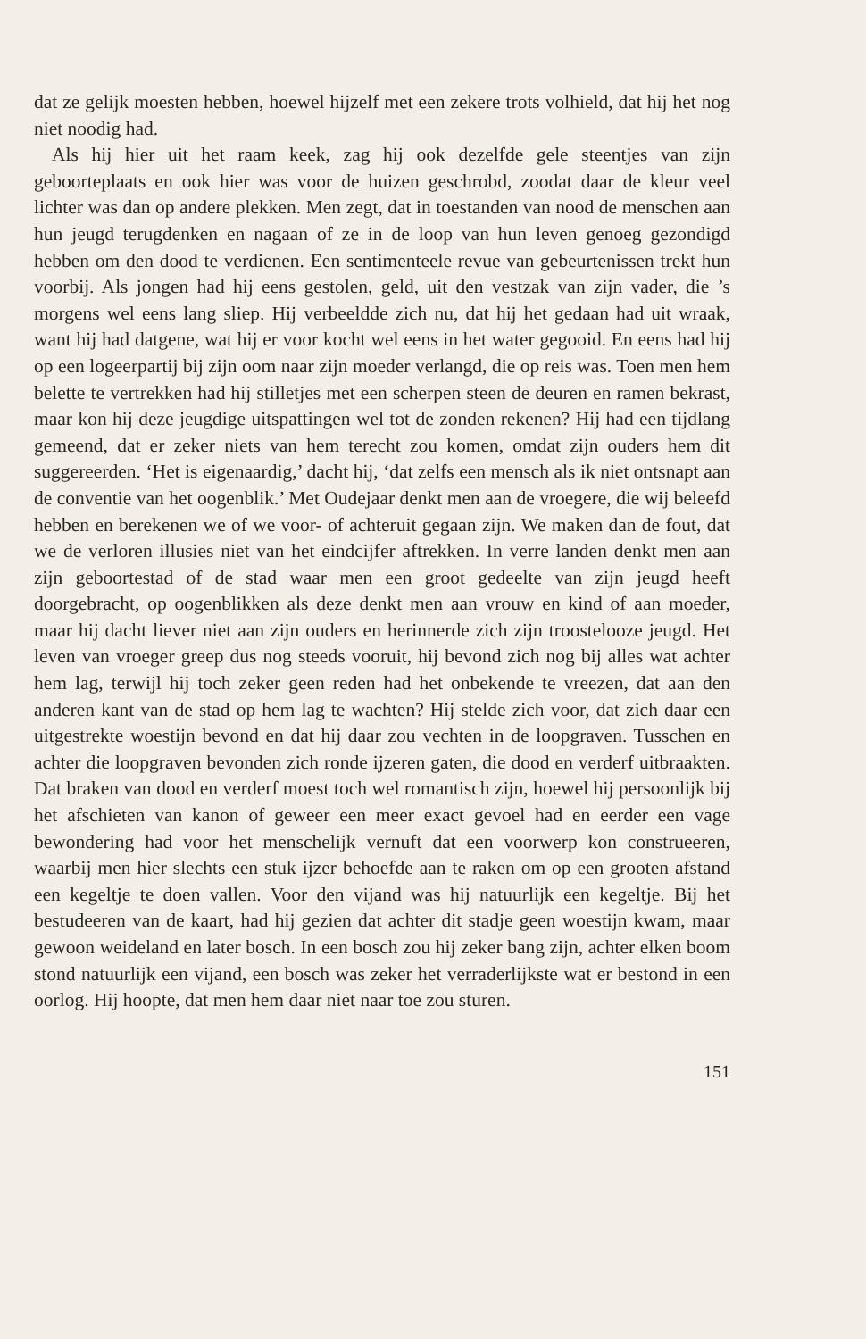dat ze gelijk moesten hebben, hoewel hijzelf met een zekere trots volhield, dat hij het nog niet noodig had.
Als hij hier uit het raam keek, zag hij ook dezelfde gele steentjes van zijn geboorteplaats en ook hier was voor de huizen geschrobd, zoodat daar de kleur veel lichter was dan op andere plekken. Men zegt, dat in toestanden van nood de menschen aan hun jeugd terugdenken en nagaan of ze in de loop van hun leven genoeg gezondigd hebben om den dood te verdienen. Een sentimenteele revue van gebeurtenissen trekt hun voorbij. Als jongen had hij eens gestolen, geld, uit den vestzak van zijn vader, die ’s morgens wel eens lang sliep. Hij verbeeldde zich nu, dat hij het gedaan had uit wraak, want hij had datgene, wat hij er voor kocht wel eens in het water gegooid. En eens had hij op een logeerpartij bij zijn oom naar zijn moeder verlangd, die op reis was. Toen men hem belette te vertrekken had hij stilletjes met een scherpen steen de deuren en ramen bekrast, maar kon hij deze jeugdige uitspattingen wel tot de zonden rekenen? Hij had een tijdlang gemeend, dat er zeker niets van hem terecht zou komen, omdat zijn ouders hem dit suggereerden. ‘Het is eigenaardig,’ dacht hij, ‘dat zelfs een mensch als ik niet ontsnapt aan de conventie van het oogenblik.’ Met Oudejaar denkt men aan de vroegere, die wij beleefd hebben en berekenen we of we voor- of achteruit gegaan zijn. We maken dan de fout, dat we de verloren illusies niet van het eindcijfer aftrekken. In verre landen denkt men aan zijn geboortestad of de stad waar men een groot gedeelte van zijn jeugd heeft doorgebracht, op oogenblikken als deze denkt men aan vrouw en kind of aan moeder, maar hij dacht liever niet aan zijn ouders en herinnerde zich zijn troostelooze jeugd. Het leven van vroeger greep dus nog steeds vooruit, hij bevond zich nog bij alles wat achter hem lag, terwijl hij toch zeker geen reden had het onbekende te vreezen, dat aan den anderen kant van de stad op hem lag te wachten? Hij stelde zich voor, dat zich daar een uitgestrekte woestijn bevond en dat hij daar zou vechten in de loopgraven. Tusschen en achter die loopgraven bevonden zich ronde ijzeren gaten, die dood en verderf uitbraakten. Dat braken van dood en verderf moest toch wel romantisch zijn, hoewel hij persoonlijk bij het afschieten van kanon of geweer een meer exact gevoel had en eerder een vage bewondering had voor het menschelijk vernuft dat een voorwerp kon construeeren, waarbij men hier slechts een stuk ijzer behoefde aan te raken om op een grooten afstand een kegeltje te doen vallen. Voor den vijand was hij natuurlijk een kegeltje. Bij het bestudeeren van de kaart, had hij gezien dat achter dit stadje geen woestijn kwam, maar gewoon weideland en later bosch. In een bosch zou hij zeker bang zijn, achter elken boom stond natuurlijk een vijand, een bosch was zeker het verraderlijkste wat er bestond in een oorlog. Hij hoopte, dat men hem daar niet naar toe zou sturen.
151